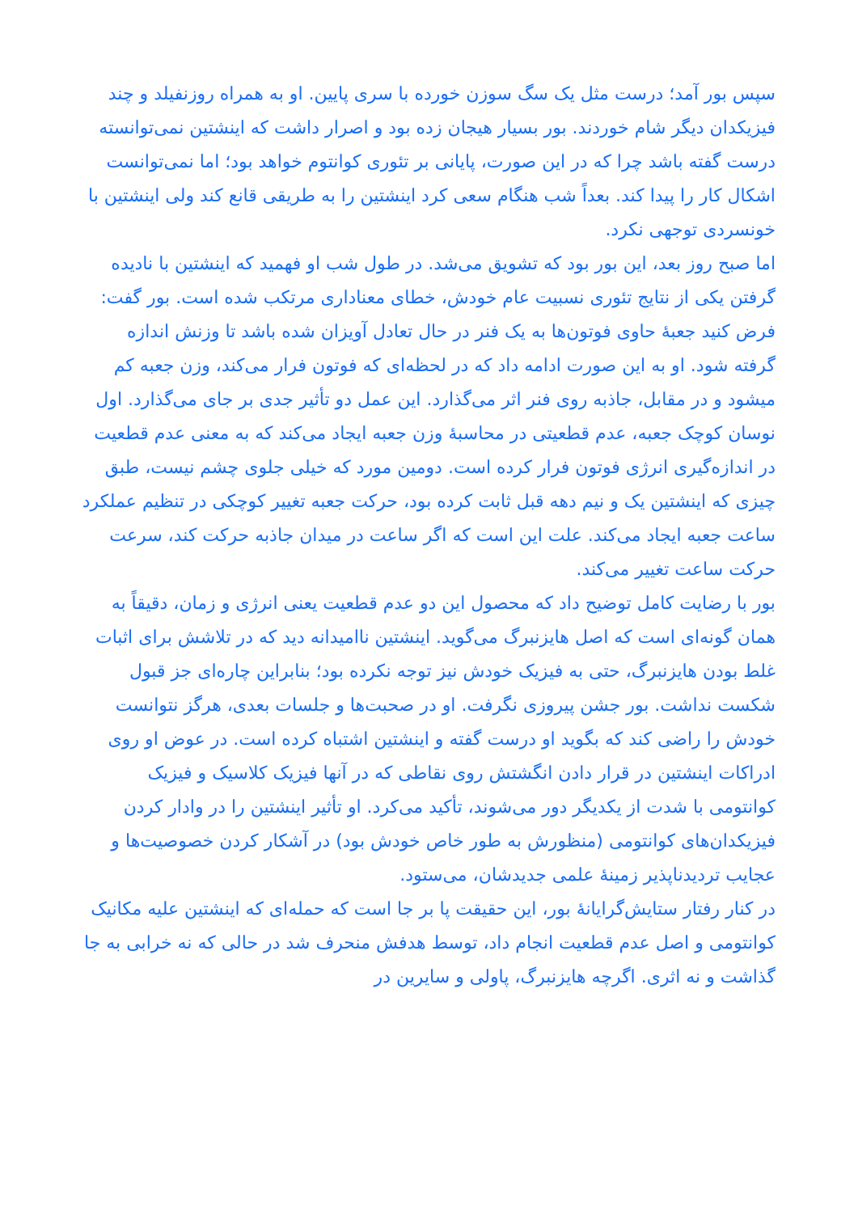سپس بور آمد؛ درست مثل یک سگ سوزن خورده با سری پایین. او به همراه روزنفیلد و چند فیزیکدان دیگر شام خوردند. بور بسیار هیجان زده بود و اصرار داشت که اینشتین نمی‌توانسته درست گفته باشد چرا که در این صورت، پایانی بر تئوری کوانتوم خواهد بود؛ اما نمی‌توانست اشکال کار را پیدا کند. بعداً شب هنگام سعی کرد اینشتین را به طریقی قانع کند ولی اینشتین با خونسردی توجهی نکرد.
اما صبح روز بعد، این بور بود که تشویق می‌شد. در طول شب او فهمید که اینشتین با نادیده گرفتن یکی از نتایج تئوری نسبیت عام خودش، خطای معناداری مرتکب شده است. بور گفت: فرض کنید جعبهٔ حاوی فوتون‌ها به یک فنر در حال تعادل آویزان شده باشد تا وزنش اندازه گرفته شود. او به این صورت ادامه داد که در لحظه‌ای که فوتون فرار می‌کند، وزن جعبه کم میشود و در مقابل، جاذبه روی فنر اثر می‌گذارد. این عمل دو تأثیر جدی بر جای می‌گذارد. اول نوسان کوچک جعبه، عدم قطعیتی در محاسبهٔ وزن جعبه ایجاد می‌کند که به معنی عدم قطعیت در اندازه‌گیری انرژی فوتون فرار کرده است. دومین مورد که خیلی جلوی چشم نیست، طبق چیزی که اینشتین یک و نیم دهه قبل ثابت کرده بود، حرکت جعبه تغییر کوچکی در تنظیم عملکرد ساعت جعبه ایجاد می‌کند. علت این است که اگر ساعت در میدان جاذبه حرکت کند، سرعت حرکت ساعت تغییر می‌کند.
بور با رضایت کامل توضیح داد که محصول این دو عدم قطعیت یعنی انرژی و زمان، دقیقاً به همان گونه‌ای است که اصل هایزنبرگ می‌گوید. اینشتین ناامیدانه دید که در تلاشش برای اثبات غلط بودن هایزنبرگ، حتی به فیزیک خودش نیز توجه نکرده بود؛ بنابراین چاره‌ای جز قبول شکست نداشت. بور جشن پیروزی نگرفت. او در صحبت‌ها و جلسات بعدی، هرگز نتوانست خودش را راضی کند که بگوید او درست گفته و اینشتین اشتباه کرده است. در عوض او روی ادراکات اینشتین در قرار دادن انگشتش روی نقاطی که در آنها فیزیک کلاسیک و فیزیک کوانتومی با شدت از یکدیگر دور می‌شوند، تأکید می‌کرد. او تأثیر اینشتین را در وادار کردن فیزیکدان‌های کوانتومی (منظورش به طور خاص خودش بود) در آشکار کردن خصوصیت‌ها و عجایب تردیدناپذیر زمینهٔ علمی جدیدشان، می‌ستود.
در کنار رفتار ستایش‌گرایانهٔ بور، این حقیقت پا بر جا است که حمله‌ای که اینشتین علیه مکانیک کوانتومی و اصل عدم قطعیت انجام داد، توسط هدفش منحرف شد در حالی که نه خرابی به جا گذاشت و نه اثری. اگرچه هایزنبرگ، پاولی و سایرین در